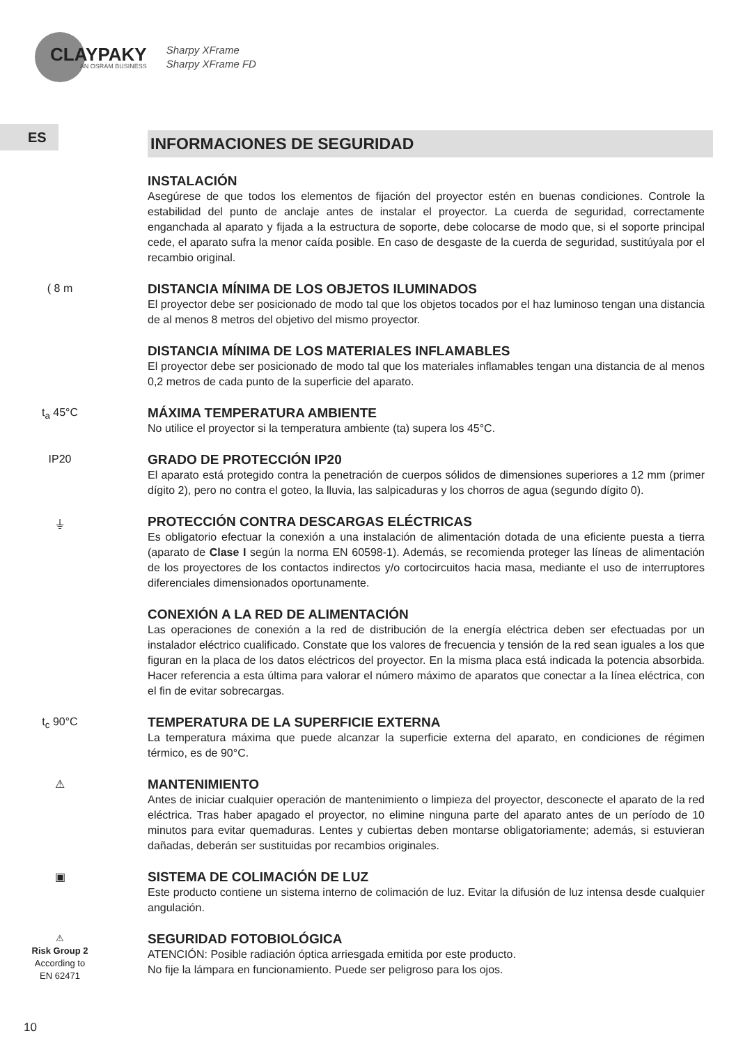CLAYPAKY
AN OSRAM BUSINESS
Sharpy XFrame
Sharpy XFrame FD
ES
INFORMACIONES DE SEGURIDAD
INSTALACIÓN
Asegúrese de que todos los elementos de fijación del proyector estén en buenas condiciones. Controle la estabilidad del punto de anclaje antes de instalar el proyector. La cuerda de seguridad, correctamente enganchada al aparato y fijada a la estructura de soporte, debe colocarse de modo que, si el soporte principal cede, el aparato sufra la menor caída posible. En caso de desgaste de la cuerda de seguridad, sustitúyala por el recambio original.
( 8 m
DISTANCIA MÍNIMA DE LOS OBJETOS ILUMINADOS
El proyector debe ser posicionado de modo tal que los objetos tocados por el haz luminoso tengan una distancia de al menos 8 metros del objetivo del mismo proyector.
DISTANCIA MÍNIMA DE LOS MATERIALES INFLAMABLES
El proyector debe ser posicionado de modo tal que los materiales inflamables tengan una distancia de al menos 0,2 metros de cada punto de la superficie del aparato.
t<sub>a</sub> 45°C
MÁXIMA TEMPERATURA AMBIENTE
No utilice el proyector si la temperatura ambiente (ta) supera los 45°C.
IP20
GRADO DE PROTECCIÓN IP20
El aparato está protegido contra la penetración de cuerpos sólidos de dimensiones superiores a 12 mm (primer dígito 2), pero no contra el goteo, la lluvia, las salpicaduras y los chorros de agua (segundo dígito 0).
⏚
PROTECCIÓN CONTRA DESCARGAS ELÉCTRICAS
Es obligatorio efectuar la conexión a una instalación de alimentación dotada de una eficiente puesta a tierra (aparato de Clase I según la norma EN 60598-1). Además, se recomienda proteger las líneas de alimentación de los proyectores de los contactos indirectos y/o cortocircuitos hacia masa, mediante el uso de interruptores diferenciales dimensionados oportunamente.
CONEXIÓN A LA RED DE ALIMENTACIÓN
Las operaciones de conexión a la red de distribución de la energía eléctrica deben ser efectuadas por un instalador eléctrico cualificado. Constate que los valores de frecuencia y tensión de la red sean iguales a los que figuran en la placa de los datos eléctricos del proyector. En la misma placa está indicada la potencia absorbida. Hacer referencia a esta última para valorar el número máximo de aparatos que conectar a la línea eléctrica, con el fin de evitar sobrecargas.
t<sub>c</sub> 90°C
TEMPERATURA DE LA SUPERFICIE EXTERNA
La temperatura máxima que puede alcanzar la superficie externa del aparato, en condiciones de régimen térmico, es de 90°C.
⚠
MANTENIMIENTO
Antes de iniciar cualquier operación de mantenimiento o limpieza del proyector, desconecte el aparato de la red eléctrica. Tras haber apagado el proyector, no elimine ninguna parte del aparato antes de un período de 10 minutos para evitar quemaduras. Lentes y cubiertas deben montarse obligatoriamente; además, si estuvieran dañadas, deberán ser sustituidas por recambios originales.
▣
SISTEMA DE COLIMACIÓN DE LUZ
Este producto contiene un sistema interno de colimación de luz. Evitar la difusión de luz intensa desde cualquier angulación.
⚠
Risk Group 2
According to
EN 62471
SEGURIDAD FOTOBIOLÓGICA
ATENCIÓN: Posible radiación óptica arriesgada emitida por este producto.
No fije la lámpara en funcionamiento. Puede ser peligroso para los ojos.
10